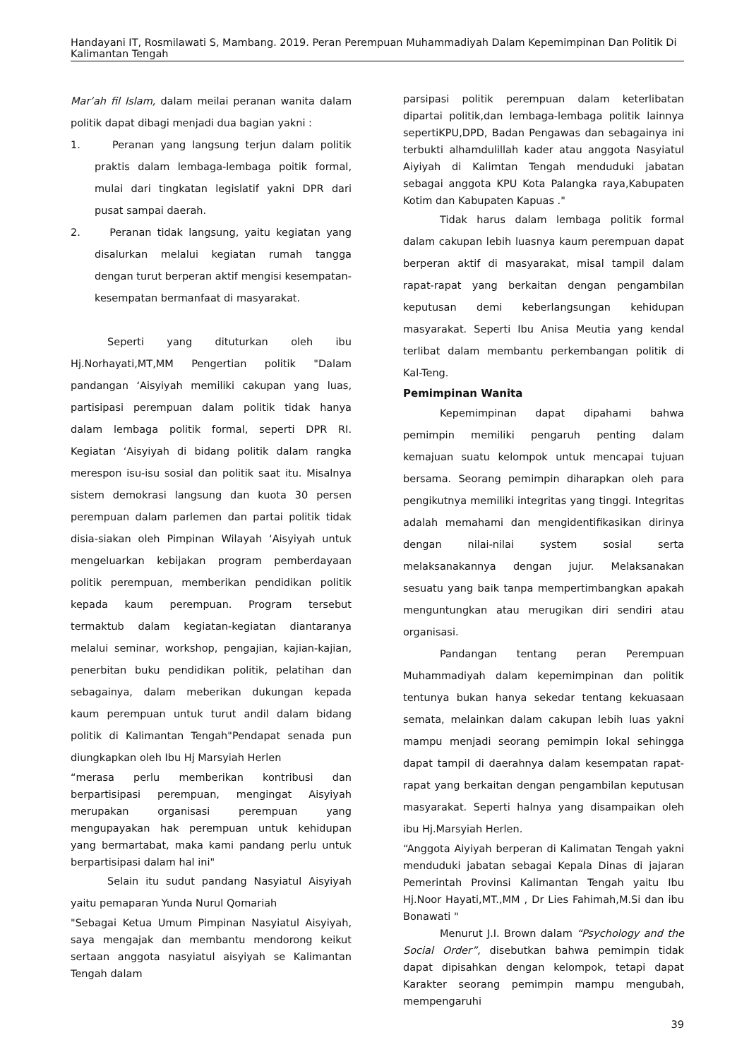Handayani IT, Rosmilawati S, Mambang. 2019. Peran Perempuan Muhammadiyah Dalam Kepemimpinan Dan Politik Di Kalimantan Tengah
Mar’ah fil Islam, dalam meilai peranan wanita dalam politik dapat dibagi menjadi dua bagian yakni :
1. Peranan yang langsung terjun dalam politik praktis dalam lembaga-lembaga poitik formal, mulai dari tingkatan legislatif yakni DPR dari pusat sampai daerah.
2. Peranan tidak langsung, yaitu kegiatan yang disalurkan melalui kegiatan rumah tangga dengan turut berperan aktif mengisi kesempatan-kesempatan bermanfaat di masyarakat.
Seperti yang dituturkan oleh ibu Hj.Norhayati,MT,MM Pengertian politik "Dalam pandangan ‘Aisyiyah memiliki cakupan yang luas, partisipasi perempuan dalam politik tidak hanya dalam lembaga politik formal, seperti DPR RI. Kegiatan ‘Aisyiyah di bidang politik dalam rangka merespon isu-isu sosial dan politik saat itu. Misalnya sistem demokrasi langsung dan kuota 30 persen perempuan dalam parlemen dan partai politik tidak disia-siakan oleh Pimpinan Wilayah ‘Aisyiyah untuk mengeluarkan kebijakan program pemberdayaan politik perempuan, memberikan pendidikan politik kepada kaum perempuan. Program tersebut termaktub dalam kegiatan-kegiatan diantaranya melalui seminar, workshop, pengajian, kajian-kajian, penerbitan buku pendidikan politik, pelatihan dan sebagainya, dalam meberikan dukungan kepada kaum perempuan untuk turut andil dalam bidang politik di Kalimantan Tengah"Pendapat senada pun diungkapkan oleh Ibu Hj Marsyiah Herlen
“merasa perlu memberikan kontribusi dan berpartisipasi perempuan, mengingat Aisyiyah merupakan organisasi perempuan yang mengupayakan hak perempuan untuk kehidupan yang bermartabat, maka kami pandang perlu untuk berpartisipasi dalam hal ini"
Selain itu sudut pandang Nasyiatul Aisyiyah yaitu pemaparan Yunda Nurul Qomariah
"Sebagai Ketua Umum Pimpinan Nasyiatul Aisyiyah, saya mengajak dan membantu mendorong keikut sertaan anggota nasyiatul aisyiyah se Kalimantan Tengah dalam
parsipasi politik perempuan dalam keterlibatan dipartai politik,dan lembaga-lembaga politik lainnya sepertiKPU,DPD, Badan Pengawas dan sebagainya ini terbukti alhamdulillah kader atau anggota Nasyiatul Aiyiyah di Kalimtan Tengah menduduki jabatan sebagai anggota KPU Kota Palangka raya,Kabupaten Kotim dan Kabupaten Kapuas ."
Tidak harus dalam lembaga politik formal dalam cakupan lebih luasnya kaum perempuan dapat berperan aktif di masyarakat, misal tampil dalam rapat-rapat yang berkaitan dengan pengambilan keputusan demi keberlangsungan kehidupan masyarakat. Seperti Ibu Anisa Meutia yang kendal terlibat dalam membantu perkembangan politik di Kal-Teng.
Pemimpinan Wanita
Kepemimpinan dapat dipahami bahwa pemimpin memiliki pengaruh penting dalam kemajuan suatu kelompok untuk mencapai tujuan bersama. Seorang pemimpin diharapkan oleh para pengikutnya memiliki integritas yang tinggi. Integritas adalah memahami dan mengidentifikasikan dirinya dengan nilai-nilai system sosial serta melaksanakannya dengan jujur. Melaksanakan sesuatu yang baik tanpa mempertimbangkan apakah menguntungkan atau merugikan diri sendiri atau organisasi.
Pandangan tentang peran Perempuan Muhammadiyah dalam kepemimpinan dan politik tentunya bukan hanya sekedar tentang kekuasaan semata, melainkan dalam cakupan lebih luas yakni mampu menjadi seorang pemimpin lokal sehingga dapat tampil di daerahnya dalam kesempatan rapat-rapat yang berkaitan dengan pengambilan keputusan masyarakat. Seperti halnya yang disampaikan oleh ibu Hj.Marsyiah Herlen.
“Anggota Aiyiyah berperan di Kalimatan Tengah yakni menduduki jabatan sebagai Kepala Dinas di jajaran Pemerintah Provinsi Kalimantan Tengah yaitu Ibu Hj.Noor Hayati,MT.,MM , Dr Lies Fahimah,M.Si dan ibu Bonawati "
Menurut J.I. Brown dalam “Psychology and the Social Order”, disebutkan bahwa pemimpin tidak dapat dipisahkan dengan kelompok, tetapi dapat Karakter seorang pemimpin mampu mengubah, mempengaruhi
39